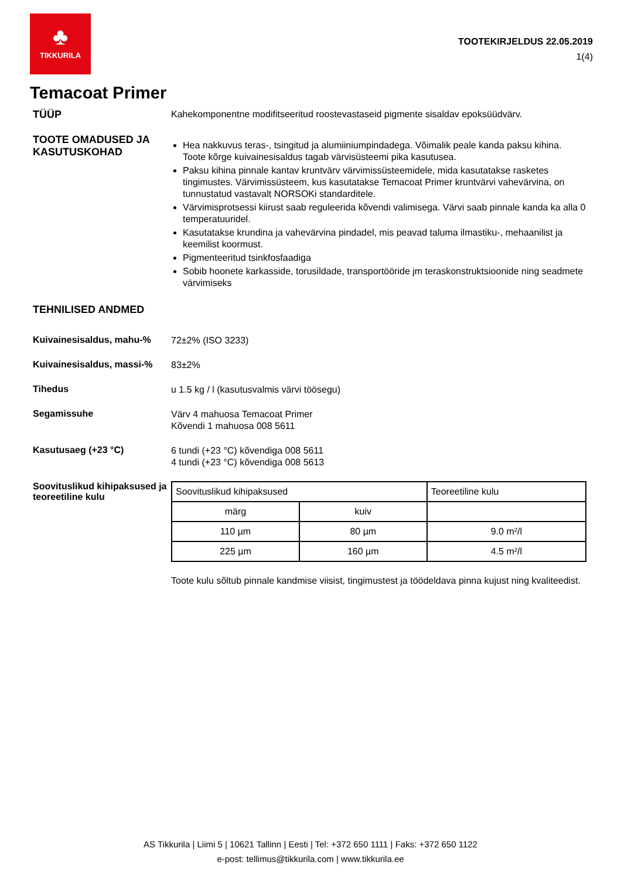♣
TIKKURILA
TOOTEKIRJELDUS 22.05.2019
1(4)
Temacoat Primer
TÜÜP
Kahekomponentne modifitseeritud roostevastaseid pigmente sisaldav epoksüüdvärv.
TOOTE OMADUSED JA KASUTUSKOHAD
Hea nakkuvus teras-, tsingitud ja alumiiniumpindadega. Võimalik peale kanda paksu kihina. Toote kõrge kuivainesisaldus tagab värvisüsteemi pika kasutusea.
Paksu kihina pinnale kantav kruntvärv värvimissüsteemidele, mida kasutatakse rasketes tingimustes. Värvimissüsteem, kus kasutatakse Temacoat Primer kruntvärvi vahevärvina, on tunnustatud vastavalt NORSOKi standarditele.
Värvimisprotsessi kiirust saab reguleerida kõvendi valimisega. Värvi saab pinnale kanda ka alla 0 temperatuuridel.
Kasutatakse krundina ja vahevärvina pindadel, mis peavad taluma ilmastiku-, mehaanilist ja keemilist koormust.
Pigmenteeritud tsinkfosfaadiga
Sobib hoonete karkasside, torusildade, transportööride jm teraskonstruktsioonide ning seadmete värvimiseks
TEHNILISED ANDMED
Kuivainesisaldus, mahu-%
72±2% (ISO 3233)
Kuivainesisaldus, massi-%
83±2%
Tihedus
u 1.5 kg / l (kasutusvalmis värvi töösegu)
Segamissuhe
Värv 4 mahuosa Temacoat Primer
Kõvendi 1 mahuosa 008 5611
Kasutusaeg (+23 °C)
6 tundi (+23 °C) kõvendiga 008 5611
4 tundi (+23 °C) kõvendiga 008 5613
Soovituslikud kihipaksused ja teoreetiline kulu
| Soovituslikud kihipaksused | | Teoreetiline kulu |
| märg | kuiv | |
| 110 µm | 80 µm | 9.0 m²/l |
| 225 µm | 160 µm | 4.5 m²/l |
Toote kulu sõltub pinnale kandmise viisist, tingimustest ja töödeldava pinna kujust ning kvaliteedist.
AS Tikkurila | Liimi 5 | 10621 Tallinn | Eesti | Tel: +372 650 1111 | Faks: +372 650 1122
e-post: tellimus@tikkurila.com | www.tikkurila.ee